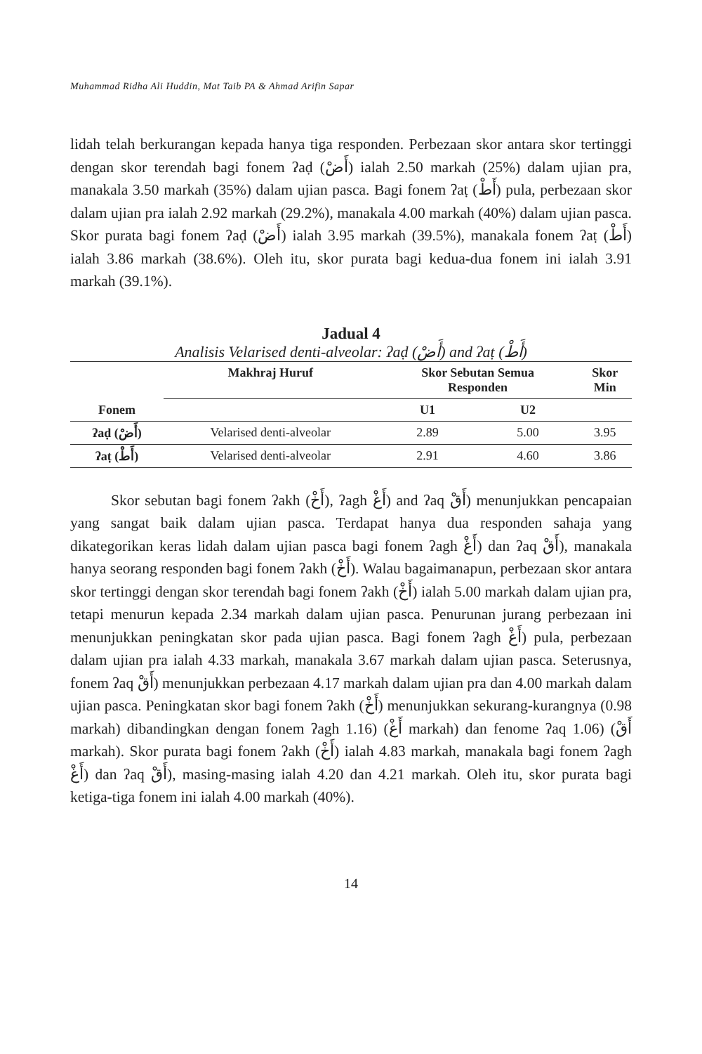Muhammad Ridha Ali Huddin, Mat Taib PA & Ahmad Arifin Sapar
lidah telah berkurangan kepada hanya tiga responden. Perbezaan skor antara skor tertinggi dengan skor terendah bagi fonem ʔaḍ (أَضْ) ialah 2.50 markah (25%) dalam ujian pra, manakala 3.50 markah (35%) dalam ujian pasca. Bagi fonem ʔaṭ (أَطْ) pula, perbezaan skor dalam ujian pra ialah 2.92 markah (29.2%), manakala 4.00 markah (40%) dalam ujian pasca. Skor purata bagi fonem ʔaḍ (أَضْ) ialah 3.95 markah (39.5%), manakala fonem ʔaṭ (أَطْ) ialah 3.86 markah (38.6%). Oleh itu, skor purata bagi kedua-dua fonem ini ialah 3.91 markah (39.1%).
Jadual 4
Analisis Velarised denti-alveolar: ʔaḍ (أَضْ) and ʔaṭ (أَطْ)
| Fonem | Makhraj Huruf | Skor Sebutan Semua Responden | | Skor Min |
| --- | --- | --- | --- | --- |
| | | U1 | U2 | |
| ʔaḍ (أَضْ) | Velarised denti-alveolar | 2.89 | 5.00 | 3.95 |
| ʔaṭ (أَطْ) | Velarised denti-alveolar | 2.91 | 4.60 | 3.86 |
Skor sebutan bagi fonem ʔakh (أَخْ), ʔagh أَغْ) and ʔaq أَقْ) menunjukkan pencapaian yang sangat baik dalam ujian pasca. Terdapat hanya dua responden sahaja yang dikategorikan keras lidah dalam ujian pasca bagi fonem ʔagh أَغْ) dan ʔaq أَقْ), manakala hanya seorang responden bagi fonem ʔakh (أَخْ). Walau bagaimanapun, perbezaan skor antara skor tertinggi dengan skor terendah bagi fonem ʔakh (أَخْ) ialah 5.00 markah dalam ujian pra, tetapi menurun kepada 2.34 markah dalam ujian pasca. Penurunan jurang perbezaan ini menunjukkan peningkatan skor pada ujian pasca. Bagi fonem ʔagh أَغْ) pula, perbezaan dalam ujian pra ialah 4.33 markah, manakala 3.67 markah dalam ujian pasca. Seterusnya, fonem ʔaq أَقْ) menunjukkan perbezaan 4.17 markah dalam ujian pra dan 4.00 markah dalam ujian pasca. Peningkatan skor bagi fonem ʔakh (أَخْ) menunjukkan sekurang-kurangnya (0.98 markah) dibandingkan dengan fonem ʔagh 1.16) (أَغْ markah) dan fenome ʔaq 1.06) (أَقْ markah). Skor purata bagi fonem ʔakh (أَخْ) ialah 4.83 markah, manakala bagi fonem ʔagh أَغْ) dan ʔaq أَقْ), masing-masing ialah 4.20 dan 4.21 markah. Oleh itu, skor purata bagi ketiga-tiga fonem ini ialah 4.00 markah (40%).
14